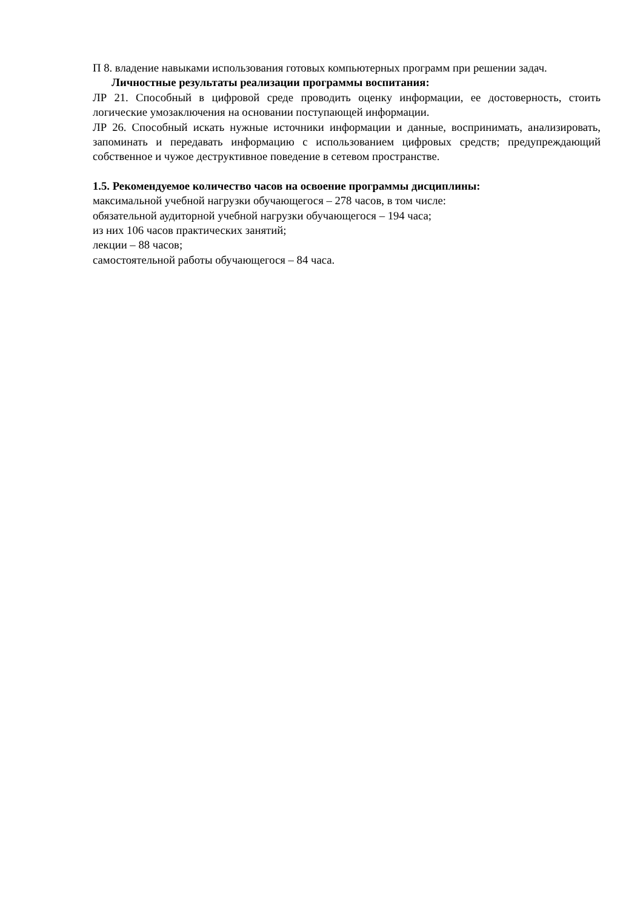П 8. владение навыками использования готовых компьютерных программ при решении задач.
Личностные результаты реализации программы воспитания:
ЛР 21. Способный в цифровой среде проводить оценку информации, ее достоверность, стоить логические умозаключения на основании поступающей информации.
ЛР 26. Способный искать нужные источники информации и данные, воспринимать, анализировать, запоминать и передавать информацию с использованием цифровых средств; предупреждающий собственное и чужое деструктивное поведение в сетевом пространстве.
1.5. Рекомендуемое количество часов на освоение программы дисциплины:
максимальной учебной нагрузки обучающегося – 278 часов, в том числе:
обязательной аудиторной учебной нагрузки обучающегося – 194 часа;
из них 106 часов практических занятий;
лекции – 88 часов;
самостоятельной работы обучающегося – 84 часа.